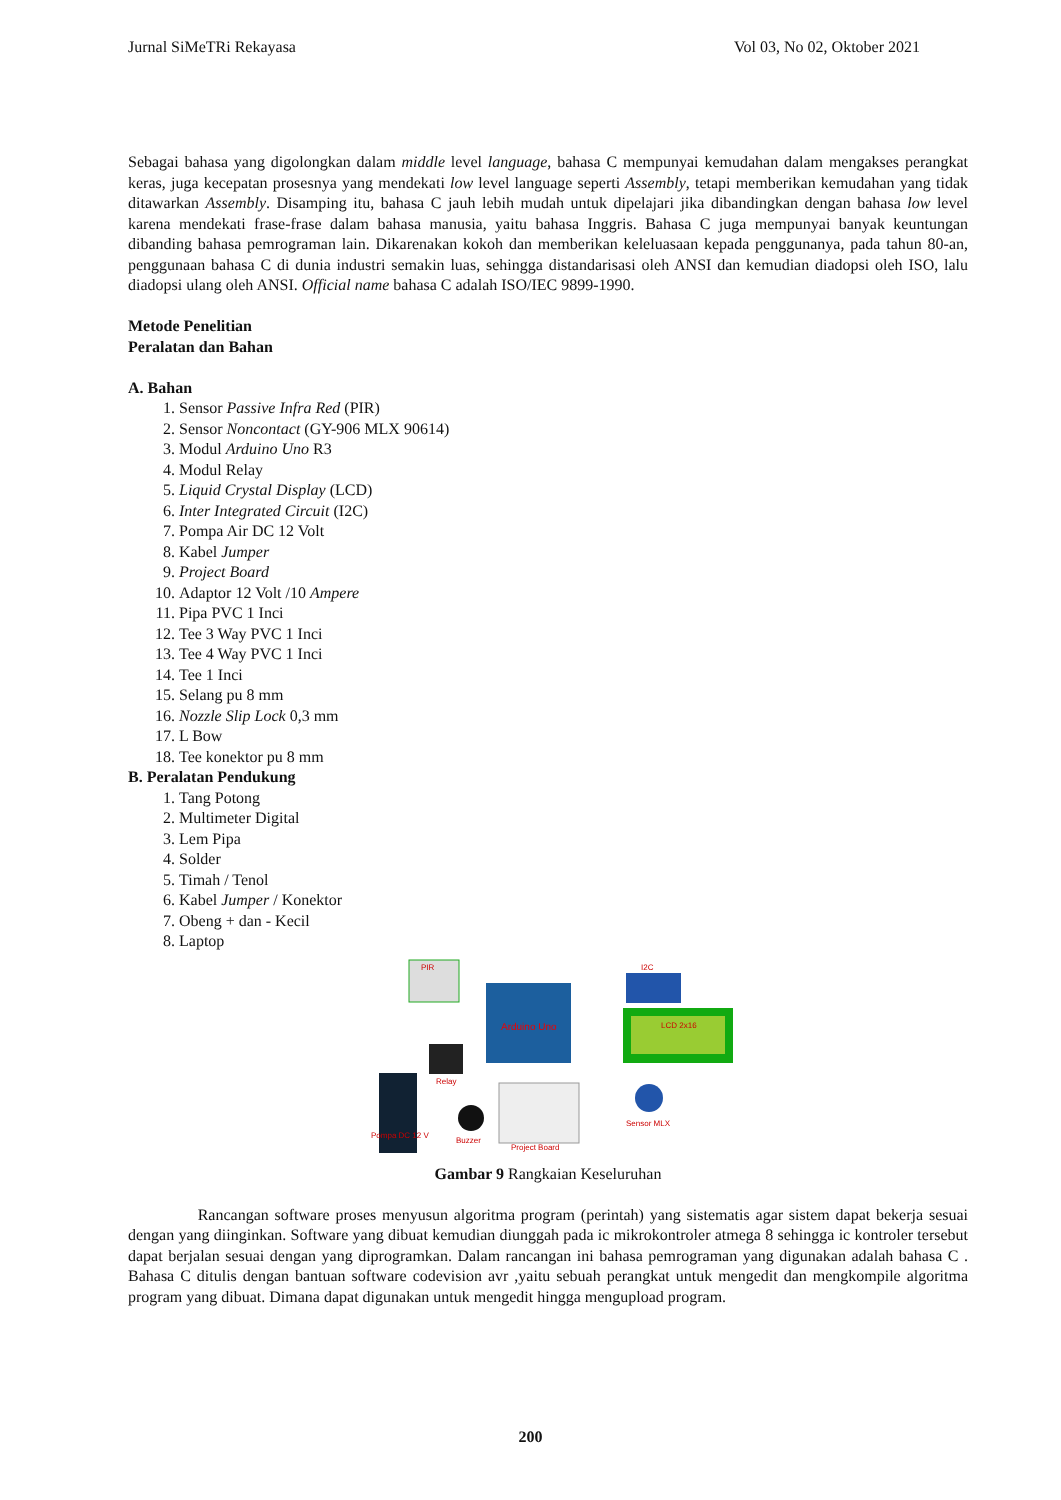Jurnal SiMeTRi Rekayasa Vol 03, No 02, Oktober 2021
Sebagai bahasa yang digolongkan dalam middle level language, bahasa C mempunyai kemudahan dalam mengakses perangkat keras, juga kecepatan prosesnya yang mendekati low level language seperti Assembly, tetapi memberikan kemudahan yang tidak ditawarkan Assembly. Disamping itu, bahasa C jauh lebih mudah untuk dipelajari jika dibandingkan dengan bahasa low level karena mendekati frase-frase dalam bahasa manusia, yaitu bahasa Inggris. Bahasa C juga mempunyai banyak keuntungan dibanding bahasa pemrograman lain. Dikarenakan kokoh dan memberikan keleluasaan kepada penggunanya, pada tahun 80-an, penggunaan bahasa C di dunia industri semakin luas, sehingga distandarisasi oleh ANSI dan kemudian diadopsi oleh ISO, lalu diadopsi ulang oleh ANSI. Official name bahasa C adalah ISO/IEC 9899-1990.
Metode Penelitian
Peralatan dan Bahan
A. Bahan
1. Sensor Passive Infra Red (PIR)
2. Sensor Noncontact (GY-906 MLX 90614)
3. Modul Arduino Uno R3
4. Modul Relay
5. Liquid Crystal Display (LCD)
6. Inter Integrated Circuit (I2C)
7. Pompa Air DC 12 Volt
8. Kabel Jumper
9. Project Board
10. Adaptor 12 Volt /10 Ampere
11. Pipa PVC 1 Inci
12. Tee 3 Way PVC 1 Inci
13. Tee 4 Way PVC 1 Inci
14. Tee 1 Inci
15. Selang pu 8 mm
16. Nozzle Slip Lock 0,3 mm
17. L Bow
18. Tee konektor pu 8 mm
B. Peralatan Pendukung
1. Tang Potong
2. Multimeter Digital
3. Lem Pipa
4. Solder
5. Timah / Tenol
6. Kabel Jumper / Konektor
7. Obeng + dan - Kecil
8. Laptop
PIR
Arduino Uno
I2C
LCD 2x16
Relay
Pompa DC 12 V
Buzzer
Project Board
Sensor MLX
Gambar 9 Rangkaian Keseluruhan
Rancangan software proses menyusun algoritma program (perintah) yang sistematis agar sistem dapat bekerja sesuai dengan yang diinginkan. Software yang dibuat kemudian diunggah pada ic mikrokontroler atmega 8 sehingga ic kontroler tersebut dapat berjalan sesuai dengan yang diprogramkan. Dalam rancangan ini bahasa pemrograman yang digunakan adalah bahasa C . Bahasa C ditulis dengan bantuan software codevision avr ,yaitu sebuah perangkat untuk mengedit dan mengkompile algoritma program yang dibuat. Dimana dapat digunakan untuk mengedit hingga mengupload program.
200